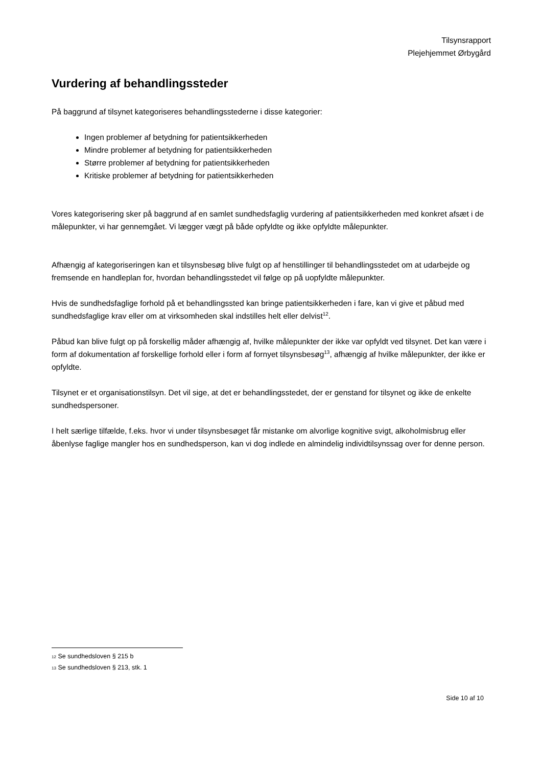Tilsynsrapport
Plejehjemmet Ørbygård
Vurdering af behandlingssteder
På baggrund af tilsynet kategoriseres behandlingsstederne i disse kategorier:
Ingen problemer af betydning for patientsikkerheden
Mindre problemer af betydning for patientsikkerheden
Større problemer af betydning for patientsikkerheden
Kritiske problemer af betydning for patientsikkerheden
Vores kategorisering sker på baggrund af en samlet sundhedsfaglig vurdering af patientsikkerheden med konkret afsæt i de målepunkter, vi har gennemgået. Vi lægger vægt på både opfyldte og ikke opfyldte målepunkter.
Afhængig af kategoriseringen kan et tilsynsbesøg blive fulgt op af henstillinger til behandlingsstedet om at udarbejde og fremsende en handleplan for, hvordan behandlingsstedet vil følge op på uopfyldte målepunkter.
Hvis de sundhedsfaglige forhold på et behandlingssted kan bringe patientsikkerheden i fare, kan vi give et påbud med sundhedsfaglige krav eller om at virksomheden skal indstilles helt eller delvist<sup>12</sup>.
Påbud kan blive fulgt op på forskellig måder afhængig af, hvilke målepunkter der ikke var opfyldt ved tilsynet. Det kan være i form af dokumentation af forskellige forhold eller i form af fornyet tilsynsbesøg<sup>13</sup>, afhængig af hvilke målepunkter, der ikke er opfyldte.
Tilsynet er et organisationstilsyn. Det vil sige, at det er behandlingsstedet, der er genstand for tilsynet og ikke de enkelte sundhedspersoner.
I helt særlige tilfælde, f.eks. hvor vi under tilsynsbesøget får mistanke om alvorlige kognitive svigt, alkoholmisbrug eller åbenlyse faglige mangler hos en sundhedsperson, kan vi dog indlede en almindelig individtilsynssag over for denne person.
<sub>12</sub> Se sundhedsloven § 215 b
<sub>13</sub> Se sundhedsloven § 213, stk. 1
Side 10 af 10